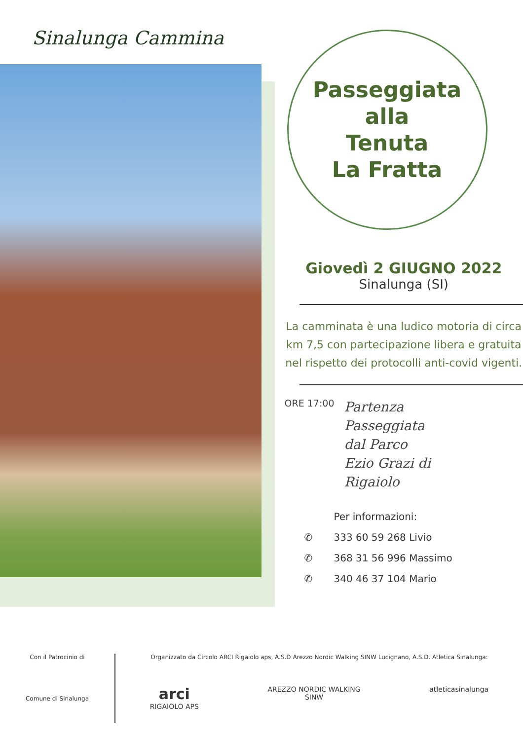Sinalunga Cammina
Passeggiata
alla
Tenuta
La Fratta
Giovedì 2 GIUGNO 2022
Sinalunga (SI)
La camminata è una ludico motoria di circa km 7,5 con partecipazione libera e gratuita nel rispetto dei protocolli anti-covid vigenti.
ORE 17:00 Partenza
Passeggiata
dal Parco
Ezio Grazi di
Rigaiolo
Per informazioni:
✆ 333 60 59 268 Livio
✆ 368 31 56 996 Massimo
✆ 340 46 37 104 Mario
Con il Patrocinio di
Comune di Sinalunga
Organizzato da Circolo ARCI Rigaiolo aps, A.S.D Arezzo Nordic Walking SINW Lucignano, A.S.D. Atletica Sinalunga:
arci
RIGAIOLO APS
AREZZO NORDIC WALKING
SINW
atleticasinalunga